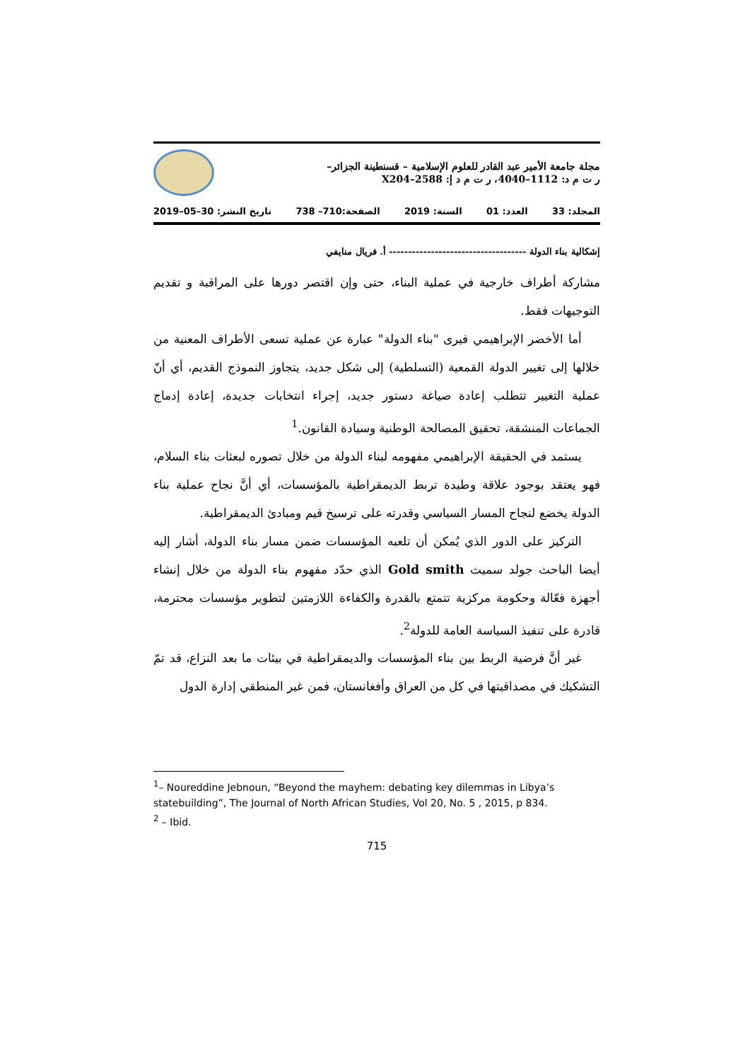مجلة جامعة الأمير عبد القادر للعلوم الإسلامية – قسنطينة الجزائر–
ر ت م د: 1112–4040، ر ت م د إ: 2588–X204
المجلد: 33 العدد: 01 السنة: 2019 الصفحة:710– 738 تاريخ النشر: 30–05–2019
إشكالية بناء الدولة ------------------------------------ أ. فريال منايفي
مشاركة أطراف خارجية في عملية البناء، حتى وإن اقتصر دورها على المراقبة و تقديم التوجيهات فقط.
أما الأخضر الإبراهيمي فيرى "بناء الدولة" عبارة عن عملية تسعى الأطراف المعنية من خلالها إلى تغيير الدولة القمعية (التسلطية) إلى شكل جديد، يتجاوز النموذج القديم، أي أنّ عملية التغيير تتطلب إعادة صياغة دستور جديد، إجراء انتخابات جديدة، إعادة إدماج الجماعات المنشقة، تحقيق المصالحة الوطنية وسيادة القانون.<sup>1</sup>
يستمد في الحقيقة الإبراهيمي مفهومه لبناء الدولة من خلال تصوره لبعثات بناء السلام، فهو يعتقد بوجود علاقة وطيدة تربط الديمقراطية بالمؤسسات، أي أنَّ نجاح عملية بناء الدولة يخضع لنجاح المسار السياسي وقدرته على ترسيخ قيم ومبادئ الديمقراطية.
التركيز على الدور الذي يُمكن أن تلعبه المؤسسات ضمن مسار بناء الدولة، أشار إليه أيضا الباحث جولد سميث Gold smith الذي حدّد مفهوم بناء الدولة من خلال إنشاء أجهزة فعّالة وحكومة مركزية تتمتع بالقدرة والكفاءة اللازمتين لتطوير مؤسسات محترمة، قادرة على تنفيذ السياسة العامة للدولة<sup>2</sup>.
غير أنَّ فرضية الربط بين بناء المؤسسات والديمقراطية في بيئات ما بعد النزاع، قد تمّ التشكيك في مصداقيتها في كل من العراق وأفغانستان، فمن غير المنطقي إدارة الدول
<sup>1</sup>– Noureddine Jebnoun, “Beyond the mayhem: debating key dilemmas in Libya’s statebuilding”, The Journal of North African Studies, Vol 20, No. 5 , 2015, p 834.
<sup>2</sup> – Ibid.
715